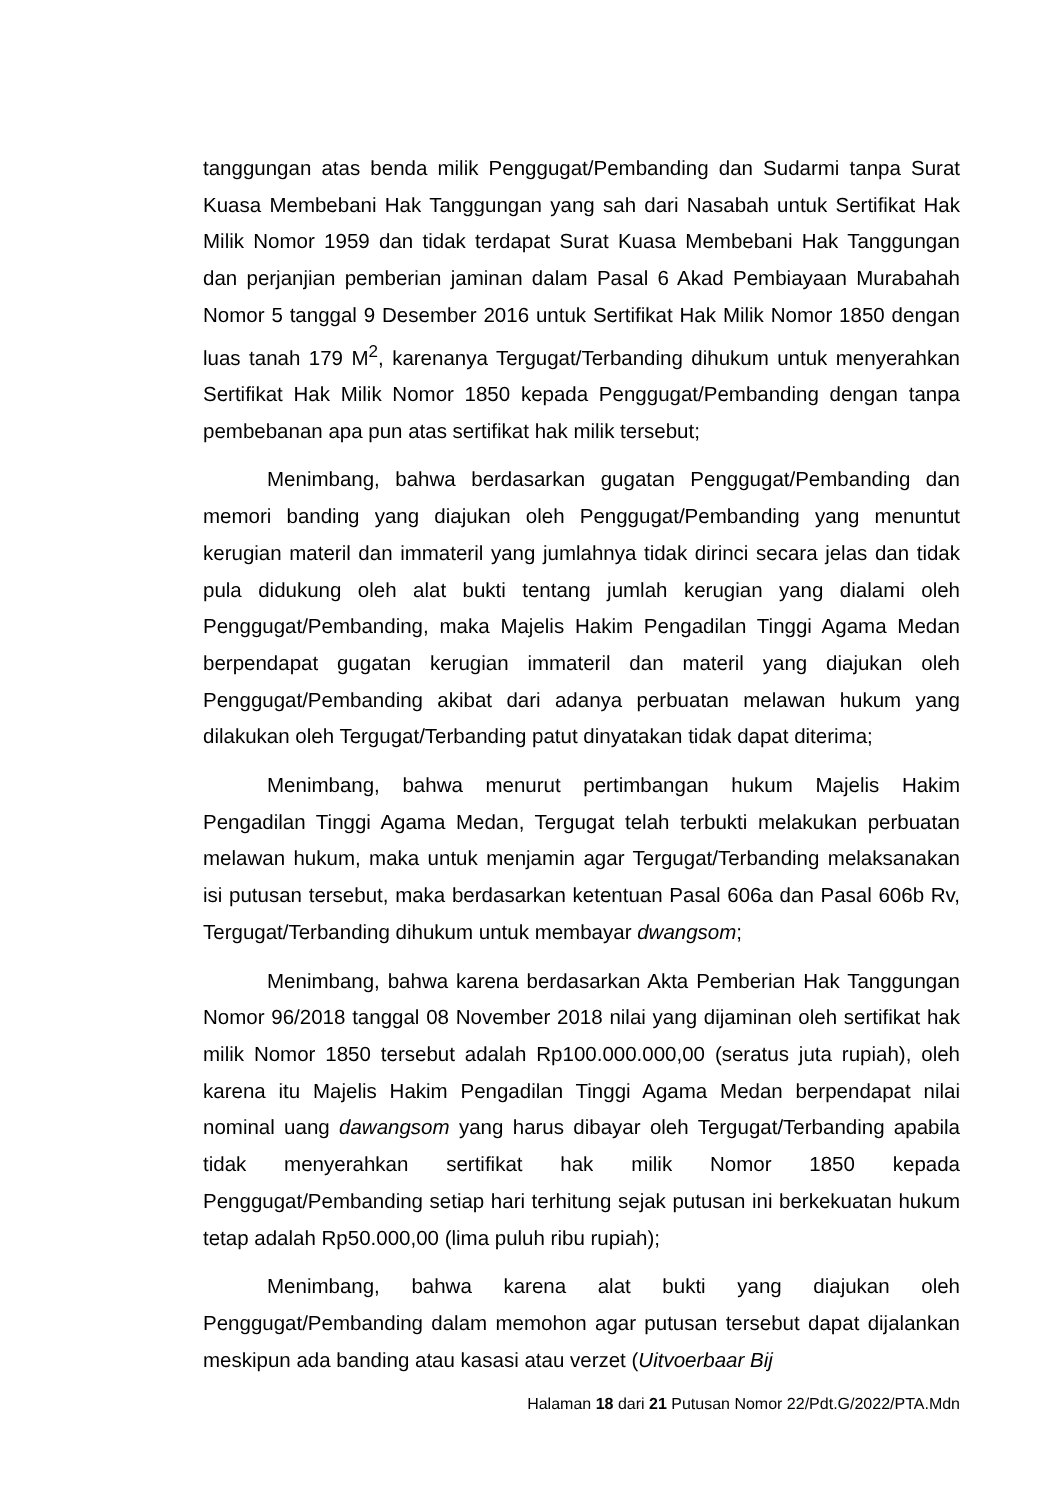tanggungan atas benda milik Penggugat/Pembanding dan Sudarmi tanpa Surat Kuasa Membebani Hak Tanggungan yang sah dari Nasabah untuk Sertifikat Hak Milik Nomor 1959 dan tidak terdapat Surat Kuasa Membebani Hak Tanggungan dan perjanjian pemberian jaminan dalam Pasal 6 Akad Pembiayaan Murabahah Nomor 5 tanggal 9 Desember 2016 untuk Sertifikat Hak Milik Nomor 1850 dengan luas tanah 179 M<sup>2</sup>, karenanya Tergugat/Terbanding dihukum untuk menyerahkan Sertifikat Hak Milik Nomor 1850 kepada Penggugat/Pembanding dengan tanpa pembebanan apa pun atas sertifikat hak milik tersebut;
Menimbang, bahwa berdasarkan gugatan Penggugat/Pembanding dan memori banding yang diajukan oleh Penggugat/Pembanding yang menuntut kerugian materil dan immateril yang jumlahnya tidak dirinci secara jelas dan tidak pula didukung oleh alat bukti tentang jumlah kerugian yang dialami oleh Penggugat/Pembanding, maka Majelis Hakim Pengadilan Tinggi Agama Medan berpendapat gugatan kerugian immateril dan materil yang diajukan oleh Penggugat/Pembanding akibat dari adanya perbuatan melawan hukum yang dilakukan oleh Tergugat/Terbanding patut dinyatakan tidak dapat diterima;
Menimbang, bahwa menurut pertimbangan hukum Majelis Hakim Pengadilan Tinggi Agama Medan, Tergugat telah terbukti melakukan perbuatan melawan hukum, maka untuk menjamin agar Tergugat/Terbanding melaksanakan isi putusan tersebut, maka berdasarkan ketentuan Pasal 606a dan Pasal 606b Rv, Tergugat/Terbanding dihukum untuk membayar dwangsom;
Menimbang, bahwa karena berdasarkan Akta Pemberian Hak Tanggungan Nomor 96/2018 tanggal 08 November 2018 nilai yang dijaminan oleh sertifikat hak milik Nomor 1850 tersebut adalah Rp100.000.000,00 (seratus juta rupiah), oleh karena itu Majelis Hakim Pengadilan Tinggi Agama Medan berpendapat nilai nominal uang dawangsom yang harus dibayar oleh Tergugat/Terbanding apabila tidak menyerahkan sertifikat hak milik Nomor 1850 kepada Penggugat/Pembanding setiap hari terhitung sejak putusan ini berkekuatan hukum tetap adalah Rp50.000,00 (lima puluh ribu rupiah);
Menimbang, bahwa karena alat bukti yang diajukan oleh Penggugat/Pembanding dalam memohon agar putusan tersebut dapat dijalankan meskipun ada banding atau kasasi atau verzet (Uitvoerbaar Bij
Halaman 18 dari 21 Putusan Nomor 22/Pdt.G/2022/PTA.Mdn